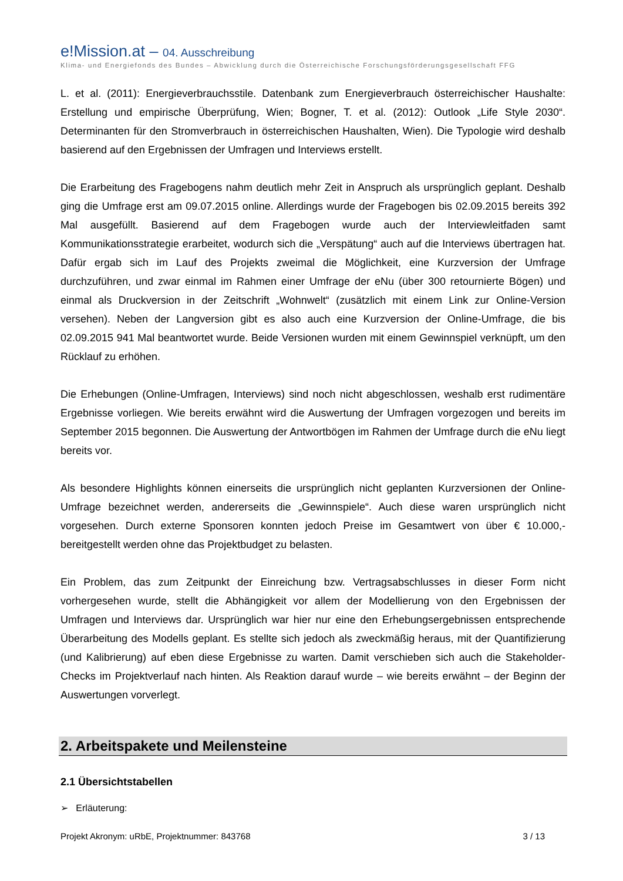e!Mission.at – 04. Ausschreibung
Klima- und Energiefonds des Bundes – Abwicklung durch die Österreichische Forschungsförderungsgesellschaft FFG
L. et al. (2011): Energieverbrauchsstile. Datenbank zum Energieverbrauch österreichischer Haushalte: Erstellung und empirische Überprüfung, Wien; Bogner, T. et al. (2012): Outlook „Life Style 2030“. Determinanten für den Stromverbrauch in österreichischen Haushalten, Wien). Die Typologie wird deshalb basierend auf den Ergebnissen der Umfragen und Interviews erstellt.
Die Erarbeitung des Fragebogens nahm deutlich mehr Zeit in Anspruch als ursprünglich geplant. Deshalb ging die Umfrage erst am 09.07.2015 online. Allerdings wurde der Fragebogen bis 02.09.2015 bereits 392 Mal ausgefüllt. Basierend auf dem Fragebogen wurde auch der Interviewleitfaden samt Kommunikationsstrategie erarbeitet, wodurch sich die „Verspätung“ auch auf die Interviews übertragen hat. Dafür ergab sich im Lauf des Projekts zweimal die Möglichkeit, eine Kurzversion der Umfrage durchzuführen, und zwar einmal im Rahmen einer Umfrage der eNu (über 300 retournierte Bögen) und einmal als Druckversion in der Zeitschrift „Wohnwelt“ (zusätzlich mit einem Link zur Online-Version versehen). Neben der Langversion gibt es also auch eine Kurzversion der Online-Umfrage, die bis 02.09.2015 941 Mal beantwortet wurde. Beide Versionen wurden mit einem Gewinnspiel verknüpft, um den Rücklauf zu erhöhen.
Die Erhebungen (Online-Umfragen, Interviews) sind noch nicht abgeschlossen, weshalb erst rudimentäre Ergebnisse vorliegen. Wie bereits erwähnt wird die Auswertung der Umfragen vorgezogen und bereits im September 2015 begonnen. Die Auswertung der Antwortbögen im Rahmen der Umfrage durch die eNu liegt bereits vor.
Als besondere Highlights können einerseits die ursprünglich nicht geplanten Kurzversionen der Online-Umfrage bezeichnet werden, andererseits die „Gewinnspiele“. Auch diese waren ursprünglich nicht vorgesehen. Durch externe Sponsoren konnten jedoch Preise im Gesamtwert von über € 10.000,- bereitgestellt werden ohne das Projektbudget zu belasten.
Ein Problem, das zum Zeitpunkt der Einreichung bzw. Vertragsabschlusses in dieser Form nicht vorhergesehen wurde, stellt die Abhängigkeit vor allem der Modellierung von den Ergebnissen der Umfragen und Interviews dar. Ursprünglich war hier nur eine den Erhebungsergebnissen entsprechende Überarbeitung des Modells geplant. Es stellte sich jedoch als zweckmäßig heraus, mit der Quantifizierung (und Kalibrierung) auf eben diese Ergebnisse zu warten. Damit verschieben sich auch die Stakeholder-Checks im Projektverlauf nach hinten. Als Reaktion darauf wurde – wie bereits erwähnt – der Beginn der Auswertungen vorverlegt.
2. Arbeitspakete und Meilensteine
2.1 Übersichtstabellen
➢ Erläuterung:
Projekt Akronym: uRbE, Projektnummer: 843768 3 / 13